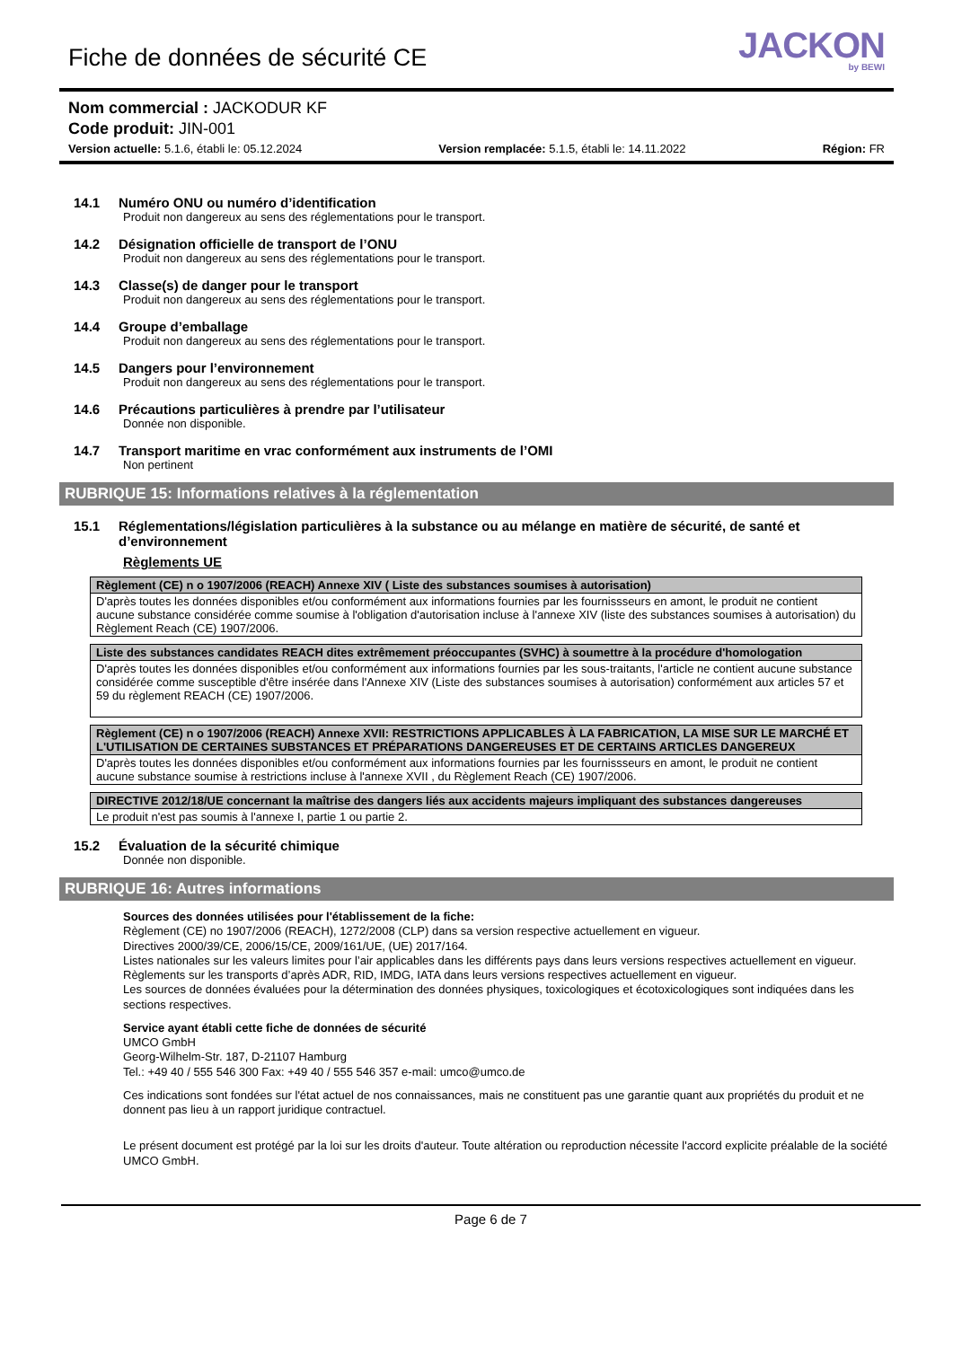Fiche de données de sécurité CE
JACKON
by BEWI
Nom commercial : JACKODUR KF
Code produit: JIN-001
Version actuelle: 5.1.6, établi le: 05.12.2024 Version remplacée: 5.1.5, établi le: 14.11.2022 Région: FR
14.1 Numéro ONU ou numéro d’identification
Produit non dangereux au sens des réglementations pour le transport.
14.2 Désignation officielle de transport de l’ONU
Produit non dangereux au sens des réglementations pour le transport.
14.3 Classe(s) de danger pour le transport
Produit non dangereux au sens des réglementations pour le transport.
14.4 Groupe d’emballage
Produit non dangereux au sens des réglementations pour le transport.
14.5 Dangers pour l’environnement
Produit non dangereux au sens des réglementations pour le transport.
14.6 Précautions particulières à prendre par l’utilisateur
Donnée non disponible.
14.7 Transport maritime en vrac conformément aux instruments de l’OMI
Non pertinent
RUBRIQUE 15: Informations relatives à la réglementation
15.1 Réglementations/législation particulières à la substance ou au mélange en matière de sécurité, de santé et d’environnement
Règlements UE
| Règlement (CE) n o 1907/2006 (REACH) Annexe XIV ( Liste des substances soumises à autorisation) |
| --- |
| D'après toutes les données disponibles et/ou conformément aux informations fournies par les fournissseurs en amont, le produit ne contient aucune substance considérée comme soumise à l'obligation d'autorisation incluse à l'annexe XIV (liste des substances soumises à autorisation) du Règlement Reach (CE) 1907/2006. |
| Liste des substances candidates REACH dites extrêmement préoccupantes (SVHC) à soumettre à la procédure d'homologation |
| --- |
| D'après toutes les données disponibles et/ou conformément aux informations fournies par les sous-traitants, l'article ne contient aucune substance considérée comme susceptible d'être insérée dans l'Annexe XIV (Liste des substances soumises à autorisation) conformément aux articles 57 et 59 du règlement REACH (CE) 1907/2006. |
| Règlement (CE) n o 1907/2006 (REACH) Annexe XVII: RESTRICTIONS APPLICABLES À LA FABRICATION, LA MISE SUR LE MARCHÉ ET L'UTILISATION DE CERTAINES SUBSTANCES ET PRÉPARATIONS DANGEREUSES ET DE CERTAINS ARTICLES DANGEREUX |
| --- |
| D'après toutes les données disponibles et/ou conformément aux informations fournies par les fournissseurs en amont, le produit ne contient aucune substance soumise à restrictions incluse à l'annexe XVII , du Règlement Reach (CE) 1907/2006. |
| DIRECTIVE 2012/18/UE concernant la maîtrise des dangers liés aux accidents majeurs impliquant des substances dangereuses |
| --- |
| Le produit n'est pas soumis à l'annexe I, partie 1 ou partie 2. |
15.2 Évaluation de la sécurité chimique
Donnée non disponible.
RUBRIQUE 16: Autres informations
Sources des données utilisées pour l'établissement de la fiche:
Règlement (CE) no 1907/2006 (REACH), 1272/2008 (CLP) dans sa version respective actuellement en vigueur.
Directives 2000/39/CE, 2006/15/CE, 2009/161/UE, (UE) 2017/164.
Listes nationales sur les valeurs limites pour l’air applicables dans les différents pays dans leurs versions respectives actuellement en vigueur.
Règlements sur les transports d’après ADR, RID, IMDG, IATA dans leurs versions respectives actuellement en vigueur.
Les sources de données évaluées pour la détermination des données physiques, toxicologiques et écotoxicologiques sont indiquées dans les sections respectives.
Service ayant établi cette fiche de données de sécurité
UMCO GmbH
Georg-Wilhelm-Str. 187, D-21107 Hamburg
Tel.: +49 40 / 555 546 300 Fax: +49 40 / 555 546 357 e-mail: umco@umco.de
Ces indications sont fondées sur l'état actuel de nos connaissances, mais ne constituent pas une garantie quant aux propriétés du produit et ne donnent pas lieu à un rapport juridique contractuel.
Le présent document est protégé par la loi sur les droits d'auteur. Toute altération ou reproduction nécessite l'accord explicite préalable de la société UMCO GmbH.
Page 6 de 7